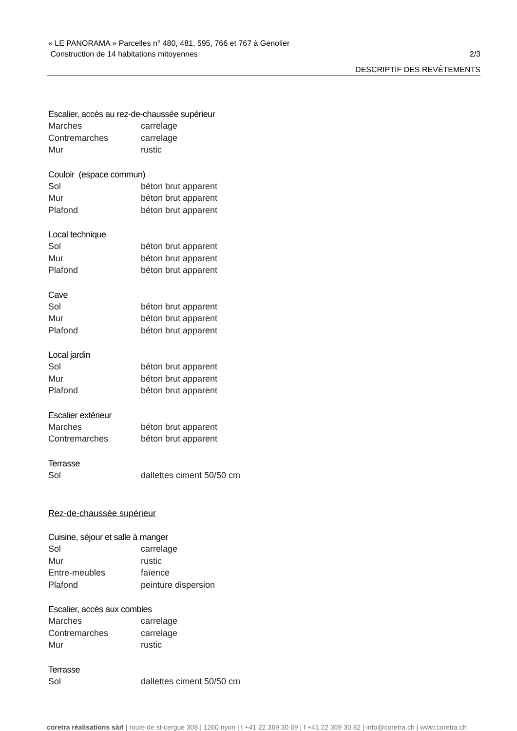« LE PANORAMA » Parcelles n° 480, 481, 595, 766 et 767 à Genolier
Construction de 14 habitations mitoyennes 2/3
DESCRIPTIF DES REVÊTEMENTS
Escalier, accès au rez-de-chaussée supérieur
Marches carrelage
Contremarches carrelage
Mur rustic
Couloir (espace commun)
Sol béton brut apparent
Mur béton brut apparent
Plafond béton brut apparent
Local technique
Sol béton brut apparent
Mur béton brut apparent
Plafond béton brut apparent
Cave
Sol béton brut apparent
Mur béton brut apparent
Plafond béton brut apparent
Local jardin
Sol béton brut apparent
Mur béton brut apparent
Plafond béton brut apparent
Escalier extérieur
Marches béton brut apparent
Contremarches béton brut apparent
Terrasse
Sol dallettes ciment 50/50 cm
Rez-de-chaussée supérieur
Cuisine, séjour et salle à manger
Sol carrelage
Mur rustic
Entre-meubles faïence
Plafond peinture dispersion
Escalier, accès aux combles
Marches carrelage
Contremarches carrelage
Mur rustic
Terrasse
Sol dallettes ciment 50/50 cm
coretra réalisations sàrl | route de st-cergue 308 | 1260 nyon | t +41 22 369 30 69 | f +41 22 369 30 82 | info@coretra.ch | www.coretra.ch